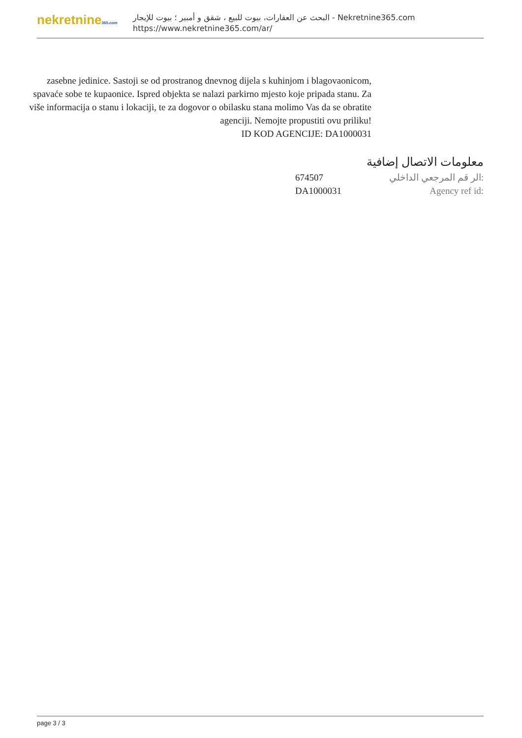nekretnine365.com
البحث عن العقارات، بيوت للبيع ، شقق و أمبير ؛ بيوت للإيجار - Nekretnine365.com
https://www.nekretnine365.com/ar/
zasebne jedinice. Sastoji se od prostranog dnevnog dijela s kuhinjom i blagovaonicom, spavaće sobe te kupaonice. Ispred objekta se nalazi parkirno mjesto koje pripada stanu. Za više informacija o stanu i lokaciji, te za dogovor o obilasku stana molimo Vas da se obratite agenciji. Nemojte propustiti ovu priliku!
ID KOD AGENCIJE: DA1000031
معلومات الاتصال إضافية
674507 الر قم المرجعي الداخلي:
DA1000031 Agency ref id:
page 3 / 3